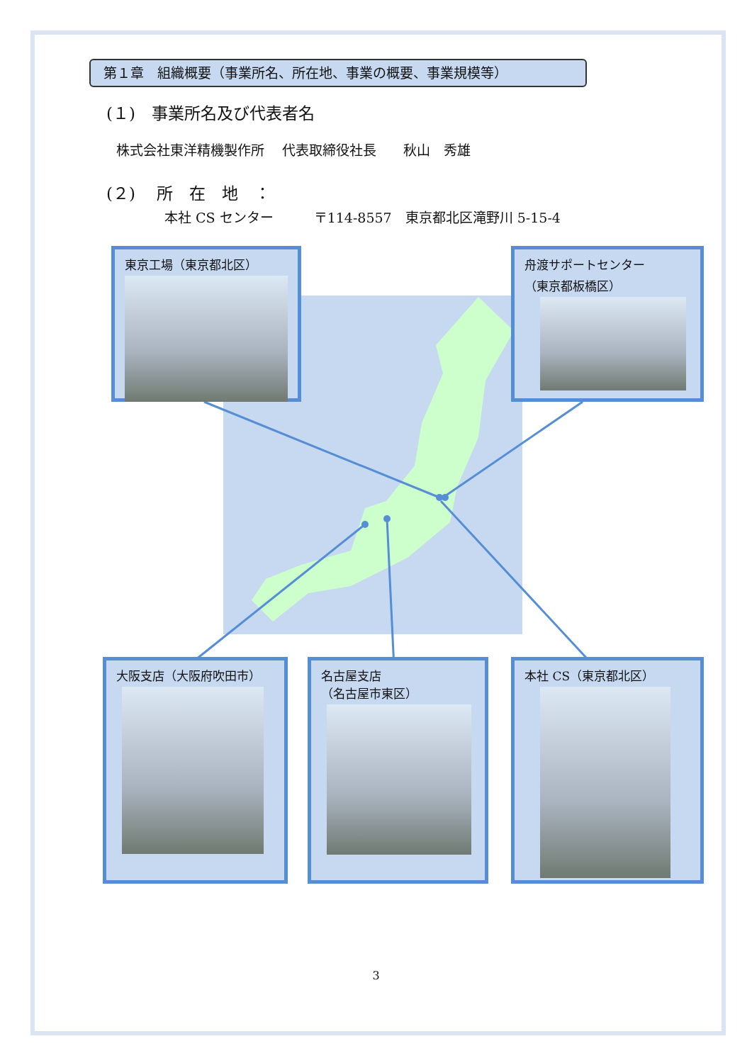第１章　組織概要（事業所名、所在地、事業の概要、事業規模等）
(１)　事業所名及び代表者名
株式会社東洋精機製作所　 代表取締役社長　　秋山　秀雄
(２)　 所　在　地　：
本社 CS センター　　　〒114-8557　東京都北区滝野川 5-15-4
東京工場（東京都北区）
舟渡サポートセンター
（東京都板橋区）
大阪支店（大阪府吹田市）
名古屋支店
（名古屋市東区）
本社 CS（東京都北区）
3